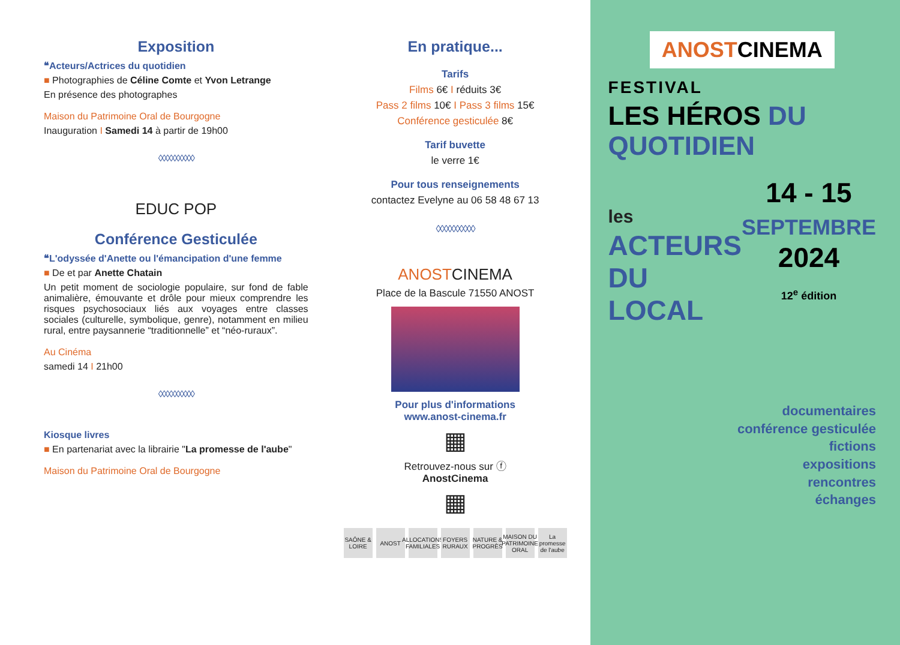Exposition
❝Acteurs/Actrices du quotidien
■ Photographies de Céline Comte et Yvon Letrange
En présence des photographes
Maison du Patrimoine Oral de Bourgogne
Inauguration I Samedi 14 à partir de 19h00
◊◊◊◊◊◊◊◊◊◊
EDUC POP
Conférence Gesticulée
❝L'odyssée d'Anette ou l'émancipation d'une femme
■ De et par Anette Chatain
Un petit moment de sociologie populaire, sur fond de fable animalière, émouvante et drôle pour mieux comprendre les risques psychosociaux liés aux voyages entre classes sociales (culturelle, symbolique, genre), notamment en milieu rural, entre paysannerie “traditionnelle” et “néo-ruraux”.
Au Cinéma
samedi 14 I 21h00
◊◊◊◊◊◊◊◊◊◊
Kiosque livres
■ En partenariat avec la librairie "La promesse de l'aube"
Maison du Patrimoine Oral de Bourgogne
En pratique...
Tarifs
Films 6€ I réduits 3€
Pass 2 films 10€ I Pass 3 films 15€
Conférence gesticulée 8€
Tarif buvette
le verre 1€
Pour tous renseignements
contactez Evelyne au 06 58 48 67 13
◊◊◊◊◊◊◊◊◊◊
ANOSTCINEMA
Place de la Bascule 71550 ANOST
Pour plus d'informations
www.anost-cinema.fr
▦
Retrouvez-nous sur ⓕ
AnostCinema
▦
SAÔNE & LOIRE
ANOST ALLOCATIONS FAMILIALES
FOYERS RURAUX
NATURE & PROGRÈS
MAISON DU PATRIMOINE ORAL
La promesse de l'aube
ANOSTCINEMA
FESTIVAL
LES HÉROS DU QUOTIDIEN
les
ACTEURS
DU LOCAL
14 - 15
SEPTEMBRE
2024
12<sup>e</sup> édition
documentaires
conférence gesticulée
fictions
expositions
rencontres
échanges